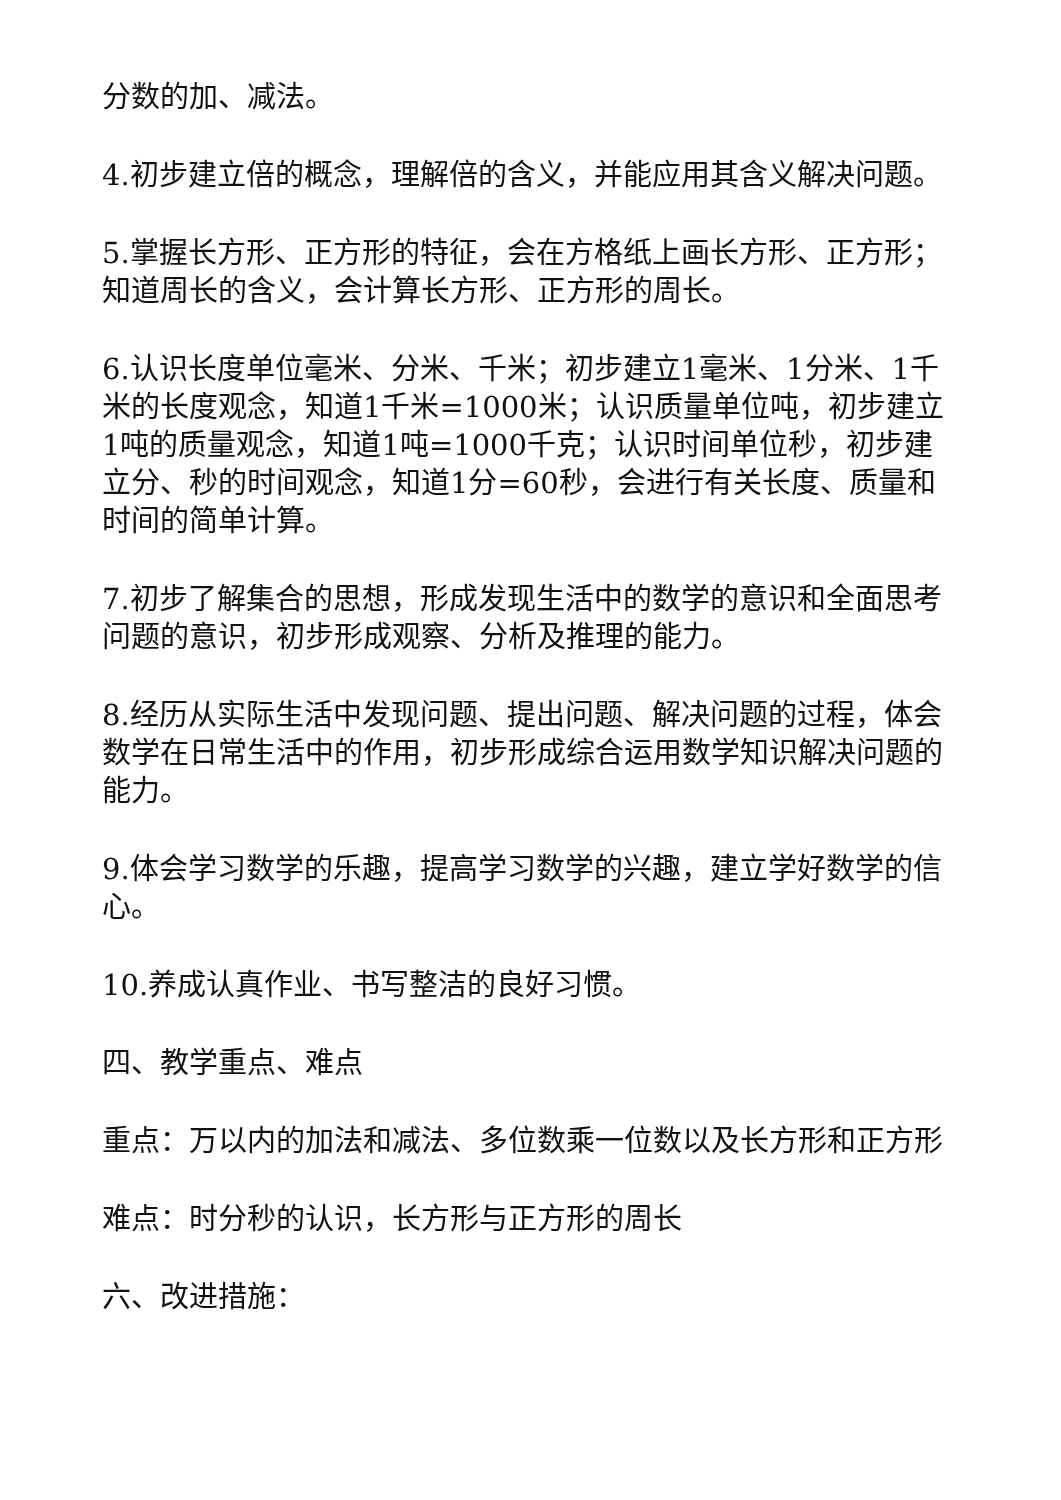分数的加、减法。
4.初步建立倍的概念，理解倍的含义，并能应用其含义解决问题。
5.掌握长方形、正方形的特征，会在方格纸上画长方形、正方形；知道周长的含义，会计算长方形、正方形的周长。
6.认识长度单位毫米、分米、千米；初步建立1毫米、1分米、1千米的长度观念，知道1千米=1000米；认识质量单位吨，初步建立1吨的质量观念，知道1吨=1000千克；认识时间单位秒，初步建立分、秒的时间观念，知道1分=60秒，会进行有关长度、质量和时间的简单计算。
7.初步了解集合的思想，形成发现生活中的数学的意识和全面思考问题的意识，初步形成观察、分析及推理的能力。
8.经历从实际生活中发现问题、提出问题、解决问题的过程，体会数学在日常生活中的作用，初步形成综合运用数学知识解决问题的能力。
9.体会学习数学的乐趣，提高学习数学的兴趣，建立学好数学的信心。
10.养成认真作业、书写整洁的良好习惯。
四、教学重点、难点
重点：万以内的加法和减法、多位数乘一位数以及长方形和正方形
难点：时分秒的认识，长方形与正方形的周长
六、改进措施：